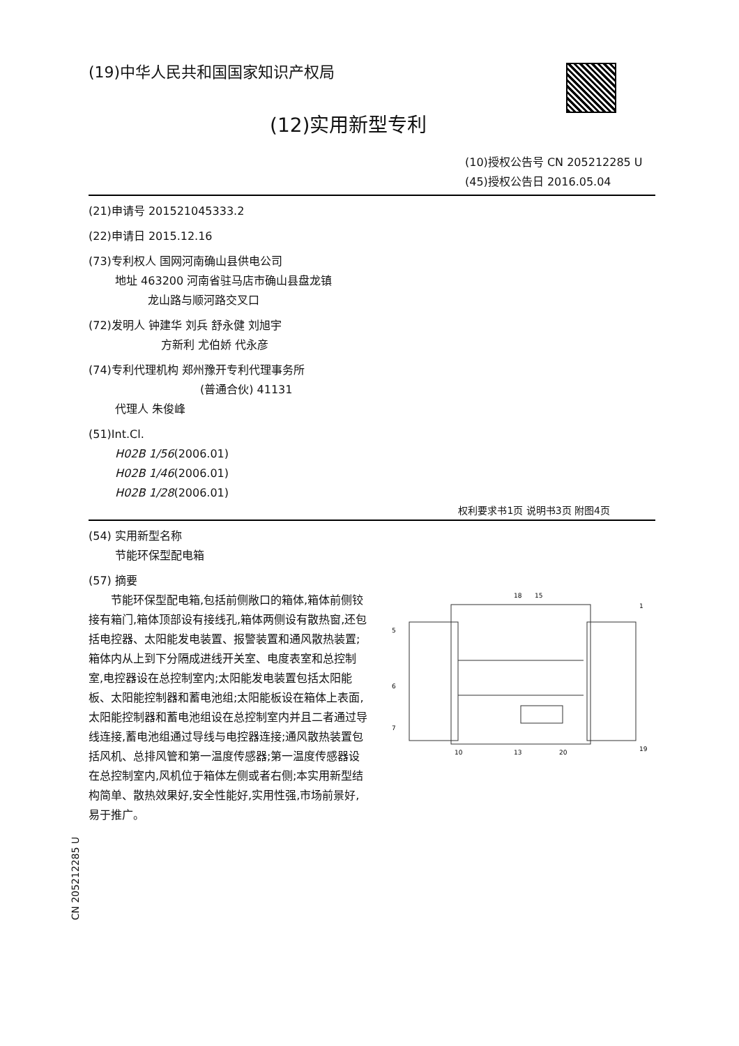(19)中华人民共和国国家知识产权局
(12)实用新型专利
(10)授权公告号 CN 205212285 U
(45)授权公告日 2016.05.04
(21)申请号 201521045333.2
(22)申请日 2015.12.16
(73)专利权人 国网河南确山县供电公司
地址 463200 河南省驻马店市确山县盘龙镇
龙山路与顺河路交叉口
(72)发明人 钟建华 刘兵 舒永健 刘旭宇
方新利 尤伯娇 代永彦
(74)专利代理机构 郑州豫开专利代理事务所
(普通合伙) 41131
代理人 朱俊峰
(51)Int.Cl.
H02B 1/56(2006.01)
H02B 1/46(2006.01)
H02B 1/28(2006.01)
权利要求书1页 说明书3页 附图4页
(54) 实用新型名称
节能环保型配电箱
(57) 摘要
节能环保型配电箱,包括前侧敞口的箱体,箱体前侧铰接有箱门,箱体顶部设有接线孔,箱体两侧设有散热窗,还包括电控器、太阳能发电装置、报警装置和通风散热装置;箱体内从上到下分隔成进线开关室、电度表室和总控制室,电控器设在总控制室内;太阳能发电装置包括太阳能板、太阳能控制器和蓄电池组;太阳能板设在箱体上表面,太阳能控制器和蓄电池组设在总控制室内并且二者通过导线连接,蓄电池组通过导线与电控器连接;通风散热装置包括风机、总排风管和第一温度传感器;第一温度传感器设在总控制室内,风机位于箱体左侧或者右侧;本实用新型结构简单、散热效果好,安全性能好,实用性强,市场前景好,易于推广。
18
15
1
5
6
7
10
13
20
19
CN 205212285 U